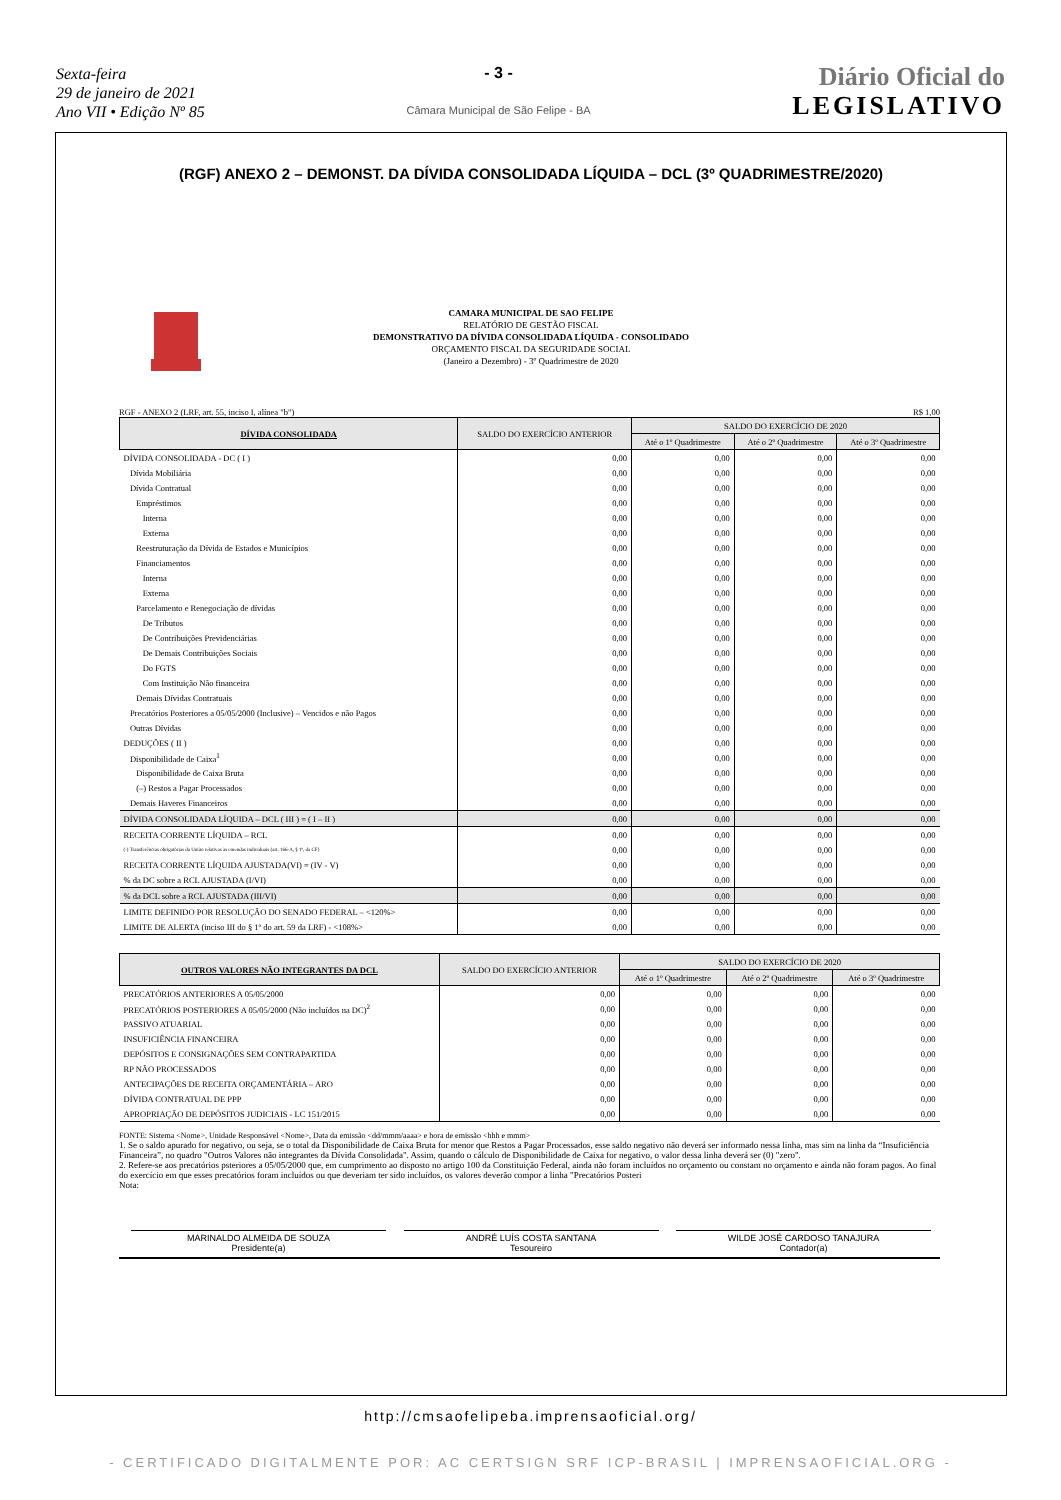Sexta-feira
29 de janeiro de 2021
Ano VII • Edição Nº 85
- 3 -
Câmara Municipal de São Felipe - BA
Diário Oficial do
LEGISLATIVO
(RGF) ANEXO 2 – DEMONST. DA DÍVIDA CONSOLIDADA LÍQUIDA – DCL (3º QUADRIMESTRE/2020)
CAMARA MUNICIPAL DE SAO FELIPE
RELATÓRIO DE GESTÃO FISCAL
DEMONSTRATIVO DA DÍVIDA CONSOLIDADA LÍQUIDA - CONSOLIDADO
ORÇAMENTO FISCAL DA SEGURIDADE SOCIAL
(Janeiro a Dezembro) - 3º Quadrimestre de 2020
RGF - ANEXO 2 (LRF, art. 55, inciso I, alínea "b") R$ 1,00
| DÍVIDA CONSOLIDADA | SALDO DO EXERCÍCIO ANTERIOR | SALDO DO EXERCÍCIO DE 2020 | | |
| --- | --- | --- | --- | --- |
| | | Até o 1º Quadrimestre | Até o 2º Quadrimestre | Até o 3º Quadrimestre |
| DÍVIDA CONSOLIDADA - DC ( I ) | 0,00 | 0,00 | 0,00 | 0,00 |
| Dívida Mobiliária | 0,00 | 0,00 | 0,00 | 0,00 |
| Dívida Contratual | 0,00 | 0,00 | 0,00 | 0,00 |
| Empréstimos | 0,00 | 0,00 | 0,00 | 0,00 |
| Interna | 0,00 | 0,00 | 0,00 | 0,00 |
| Externa | 0,00 | 0,00 | 0,00 | 0,00 |
| Reestruturação da Dívida de Estados e Municípios | 0,00 | 0,00 | 0,00 | 0,00 |
| Financiamentos | 0,00 | 0,00 | 0,00 | 0,00 |
| Interna | 0,00 | 0,00 | 0,00 | 0,00 |
| Externa | 0,00 | 0,00 | 0,00 | 0,00 |
| Parcelamento e Renegociação de dívidas | 0,00 | 0,00 | 0,00 | 0,00 |
| De Tributos | 0,00 | 0,00 | 0,00 | 0,00 |
| De Contribuições Previdenciárias | 0,00 | 0,00 | 0,00 | 0,00 |
| De Demais Contribuições Sociais | 0,00 | 0,00 | 0,00 | 0,00 |
| Do FGTS | 0,00 | 0,00 | 0,00 | 0,00 |
| Com Instituição Não financeira | 0,00 | 0,00 | 0,00 | 0,00 |
| Demais Dívidas Contratuais | 0,00 | 0,00 | 0,00 | 0,00 |
| Precatórios Posteriores a 05/05/2000 (Inclusive) – Vencidos e não Pagos | 0,00 | 0,00 | 0,00 | 0,00 |
| Outras Dívidas | 0,00 | 0,00 | 0,00 | 0,00 |
| DEDUÇÕES ( II ) | 0,00 | 0,00 | 0,00 | 0,00 |
| Disponibilidade de Caixa<sup>1</sup> | 0,00 | 0,00 | 0,00 | 0,00 |
| Disponibilidade de Caixa Bruta | 0,00 | 0,00 | 0,00 | 0,00 |
| (–) Restos a Pagar Processados | 0,00 | 0,00 | 0,00 | 0,00 |
| Demais Haveres Financeiros | 0,00 | 0,00 | 0,00 | 0,00 |
| DÍVIDA CONSOLIDADA LÍQUIDA – DCL ( III ) = ( I – II ) | 0,00 | 0,00 | 0,00 | 0,00 |
| RECEITA CORRENTE LÍQUIDA – RCL | 0,00 | 0,00 | 0,00 | 0,00 |
| (-) Transferências obrigatórias da União relativas às emendas individuais (art. 166-A, § 1º, da CF) | 0,00 | 0,00 | 0,00 | 0,00 |
| RECEITA CORRENTE LÍQUIDA AJUSTADA(VI) = (IV - V) | 0,00 | 0,00 | 0,00 | 0,00 |
| % da DC sobre a RCL AJUSTADA (I/VI) | 0,00 | 0,00 | 0,00 | 0,00 |
| % da DCL sobre a RCL AJUSTADA (III/VI) | 0,00 | 0,00 | 0,00 | 0,00 |
| LIMITE DEFINIDO POR RESOLUÇÃO DO SENADO FEDERAL – <120%> | 0,00 | 0,00 | 0,00 | 0,00 |
| LIMITE DE ALERTA (inciso III do § 1º do art. 59 da LRF) - <108%> | 0,00 | 0,00 | 0,00 | 0,00 |
| OUTROS VALORES NÃO INTEGRANTES DA DCL | SALDO DO EXERCÍCIO ANTERIOR | SALDO DO EXERCÍCIO DE 2020 | | |
| --- | --- | --- | --- | --- |
| | | Até o 1º Quadrimestre | Até o 2º Quadrimestre | Até o 3º Quadrimestre |
| PRECATÓRIOS ANTERIORES A 05/05/2000 | 0,00 | 0,00 | 0,00 | 0,00 |
| PRECATÓRIOS POSTERIORES A 05/05/2000 (Não incluídos na DC)<sup>2</sup> | 0,00 | 0,00 | 0,00 | 0,00 |
| PASSIVO ATUARIAL | 0,00 | 0,00 | 0,00 | 0,00 |
| INSUFICIÊNCIA FINANCEIRA | 0,00 | 0,00 | 0,00 | 0,00 |
| DEPÓSITOS E CONSIGNAÇÕES SEM CONTRAPARTIDA | 0,00 | 0,00 | 0,00 | 0,00 |
| RP NÃO PROCESSADOS | 0,00 | 0,00 | 0,00 | 0,00 |
| ANTECIPAÇÕES DE RECEITA ORÇAMENTÁRIA – ARO | 0,00 | 0,00 | 0,00 | 0,00 |
| DÍVIDA CONTRATUAL DE PPP | 0,00 | 0,00 | 0,00 | 0,00 |
| APROPRIAÇÃO DE DEPÓSITOS JUDICIAIS - LC 151/2015 | 0,00 | 0,00 | 0,00 | 0,00 |
FONTE: Sistema <Nome>, Unidade Responsável <Nome>, Data da emissão <dd/mmm/aaaa> e hora de emissão <hhh e mmm>
1. Se o saldo apurado for negativo, ou seja, se o total da Disponibilidade de Caixa Bruta for menor que Restos a Pagar Processados, esse saldo negativo não deverá ser informado nessa linha, mas sim na linha da “Insuficiência Financeira”, no quadro "Outros Valores não integrantes da Dívida Consolidada". Assim, quando o cálculo de Disponibilidade de Caixa for negativo, o valor dessa linha deverá ser (0) "zero".
2. Refere-se aos precatórios psteriores a 05/05/2000 que, em cumprimento ao disposto no artigo 100 da Constituição Federal, ainda não foram incluídos no orçamento ou constam no orçamento e ainda não foram pagos. Ao final do exercício em que esses precatórios foram incluídos ou que deveriam ter sido incluídos, os valores deverão compor a linha "Precatórios Posteri
Nota:
MARINALDO ALMEIDA DE SOUZA
Presidente(a)
ANDRÉ LUÍS COSTA SANTANA
Tesoureiro
WILDE JOSÉ CARDOSO TANAJURA
Contador(a)
http://cmsaofelipeba.imprensaoficial.org/
- CERTIFICADO DIGITALMENTE POR: AC CERTSIGN SRF ICP-BRASIL | IMPRENSAOFICIAL.ORG -